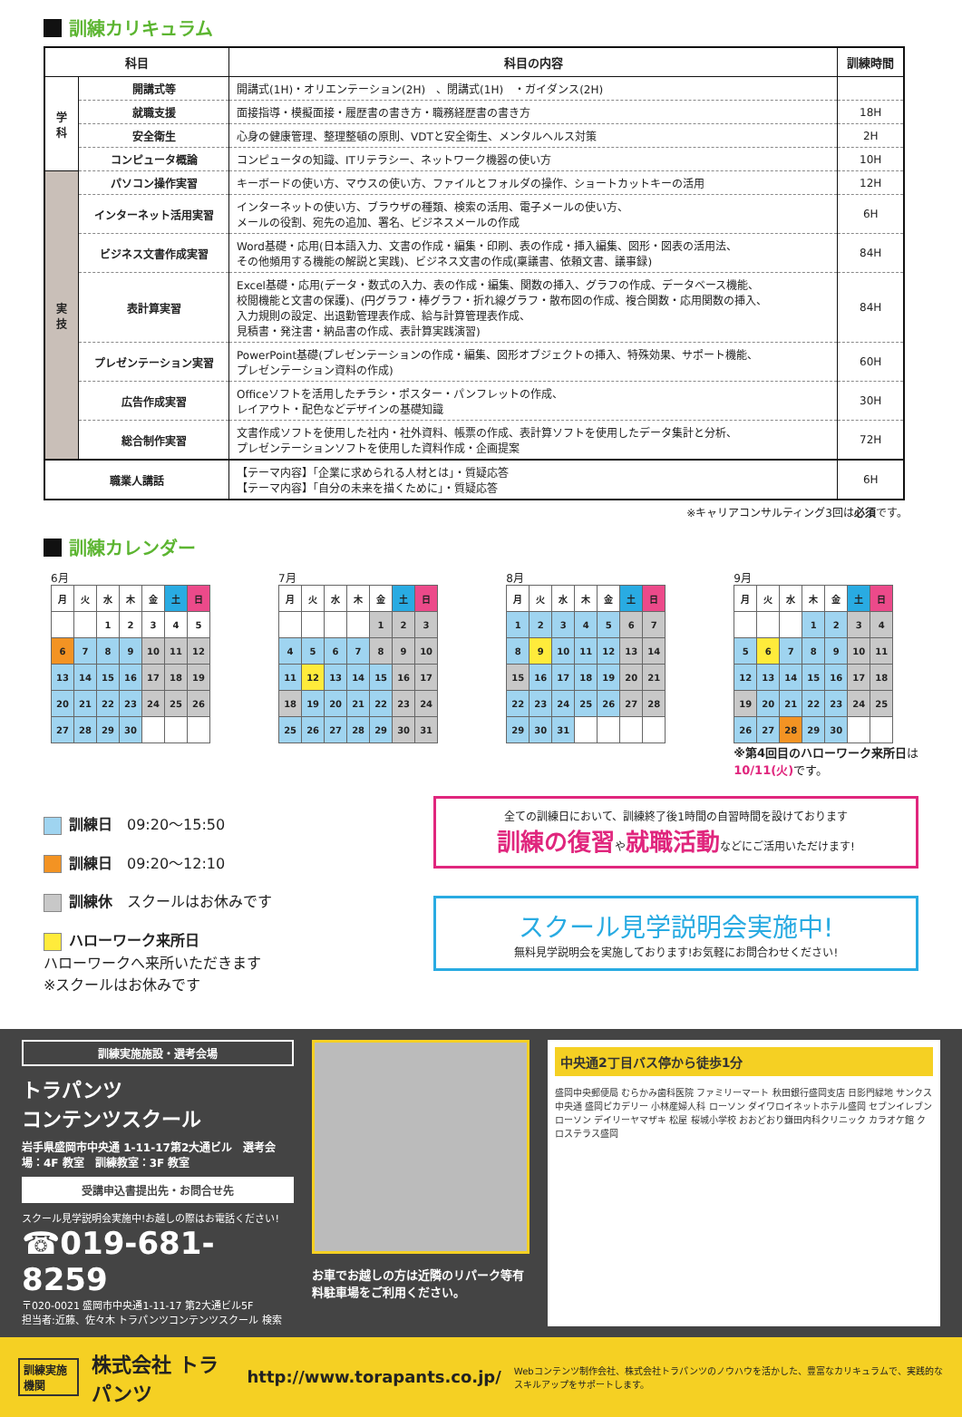訓練カリキュラム
| 科目 | | 科目の内容 | 訓練時間 |
| --- | --- | --- | --- |
| 学 科 | 開講式等 | 開講式(1H)・オリエンテーション(2H) 、閉講式(1H) ・ガイダンス(2H) | |
| | 就職支援 | 面接指導・模擬面接・履歴書の書き方・職務経歴書の書き方 | 18H |
| | 安全衛生 | 心身の健康管理、整理整頓の原則、VDTと安全衛生、メンタルヘルス対策 | 2H |
| | コンピュータ概論 | コンピュータの知識、ITリテラシー、ネットワーク機器の使い方 | 10H |
| 実 技 | パソコン操作実習 | キーボードの使い方、マウスの使い方、ファイルとフォルダの操作、ショートカットキーの活用 | 12H |
| | インターネット活用実習 | インターネットの使い方、ブラウザの種類、検索の活用、電子メールの使い方、 メールの役割、宛先の追加、署名、ビジネスメールの作成 | 6H |
| | ビジネス文書作成実習 | Word基礎・応用(日本語入力、文書の作成・編集・印刷、表の作成・挿入編集、図形・図表の活用法、 その他頻用する機能の解説と実践)、ビジネス文書の作成(稟議書、依頼文書、議事録) | 84H |
| | 表計算実習 | Excel基礎・応用(データ・数式の入力、表の作成・編集、関数の挿入、グラフの作成、データベース機能、 校閲機能と文書の保護)、(円グラフ・棒グラフ・折れ線グラフ・散布図の作成、複合関数・応用関数の挿入、 入力規則の設定、出退勤管理表作成、給与計算管理表作成、 見積書・発注書・納品書の作成、表計算実践演習) | 84H |
| | プレゼンテーション実習 | PowerPoint基礎(プレゼンテーションの作成・編集、図形オブジェクトの挿入、特殊効果、サポート機能、 プレゼンテーション資料の作成) | 60H |
| | 広告作成実習 | Officeソフトを活用したチラシ・ポスター・パンフレットの作成、 レイアウト・配色などデザインの基礎知識 | 30H |
| | 総合制作実習 | 文書作成ソフトを使用した社内・社外資料、帳票の作成、表計算ソフトを使用したデータ集計と分析、 プレゼンテーションソフトを使用した資料作成・企画提案 | 72H |
| 職業人講話 | | 【テーマ内容】「企業に求められる人材とは」・質疑応答 【テーマ内容】「自分の未来を描くために」・質疑応答 | 6H |
※キャリアコンサルティング3回は必須です。
訓練カレンダー
6月
| 月 | 火 | 水 | 木 | 金 | 土 | 日 |
| | | 1 | 2 | 3 | 4 | 5 |
| 6 | 7 | 8 | 9 | 10 | 11 | 12 |
| 13 | 14 | 15 | 16 | 17 | 18 | 19 |
| 20 | 21 | 22 | 23 | 24 | 25 | 26 |
| 27 | 28 | 29 | 30 | | | |
7月
| 月 | 火 | 水 | 木 | 金 | 土 | 日 |
| | | | | 1 | 2 | 3 |
| 4 | 5 | 6 | 7 | 8 | 9 | 10 |
| 11 | 12 | 13 | 14 | 15 | 16 | 17 |
| 18 | 19 | 20 | 21 | 22 | 23 | 24 |
| 25 | 26 | 27 | 28 | 29 | 30 | 31 |
8月
| 月 | 火 | 水 | 木 | 金 | 土 | 日 |
| 1 | 2 | 3 | 4 | 5 | 6 | 7 |
| 8 | 9 | 10 | 11 | 12 | 13 | 14 |
| 15 | 16 | 17 | 18 | 19 | 20 | 21 |
| 22 | 23 | 24 | 25 | 26 | 27 | 28 |
| 29 | 30 | 31 | | | | |
9月
| 月 | 火 | 水 | 木 | 金 | 土 | 日 |
| | | | 1 | 2 | 3 | 4 |
| 5 | 6 | 7 | 8 | 9 | 10 | 11 |
| 12 | 13 | 14 | 15 | 16 | 17 | 18 |
| 19 | 20 | 21 | 22 | 23 | 24 | 25 |
| 26 | 27 | 28 | 29 | 30 | | |
※第4回目のハローワーク来所日は
10/11(火) です。
訓練日　09:20～15:50
訓練日　09:20～12:10
訓練休　スクールはお休みです
ハローワーク来所日
ハローワークへ来所いただきます
※スクールはお休みです
全ての訓練日において、訓練終了後1時間の自習時間を設けております
訓練の復習や就職活動などにご活用いただけます!
スクール見学説明会実施中!
無料見学説明会を実施しております!お気軽にお問合わせください!
訓練実施施設・選考会場
トラパンツ
コンテンツスクール
岩手県盛岡市中央通 1-11-17第2大通ビル　選考会場：4F 教室　訓練教室：3F 教室
受講申込書提出先・お問合せ先
スクール見学説明会実施中!お越しの際はお電話ください!
☎019-681-8259
〒020-0021 盛岡市中央通1-11-17 第2大通ビル5F
担当者:近藤、佐々木 トラパンツコンテンツスクール 検索
お車でお越しの方は近隣のリパーク等有料駐車場をご利用ください。
中央通2丁目バス停から徒歩1分
盛岡中央郵便局 むらかみ歯科医院 ファミリーマート 秋田銀行盛岡支店 日影門緑地 サンクス 中央通 盛岡ピカデリー 小林産婦人科 ローソン ダイワロイネットホテル盛岡 セブンイレブン ローソン デイリーヤマザキ 松屋 桜城小学校 おおどおり鎌田内科クリニック カラオケ館 クロステラス盛岡
訓練実施機関 株式会社 トラパンツ http://www.torapants.co.jp/ Webコンテンツ制作会社、株式会社トラパンツのノウハウを活かした、豊富なカリキュラムで、実践的なスキルアップをサポートします。